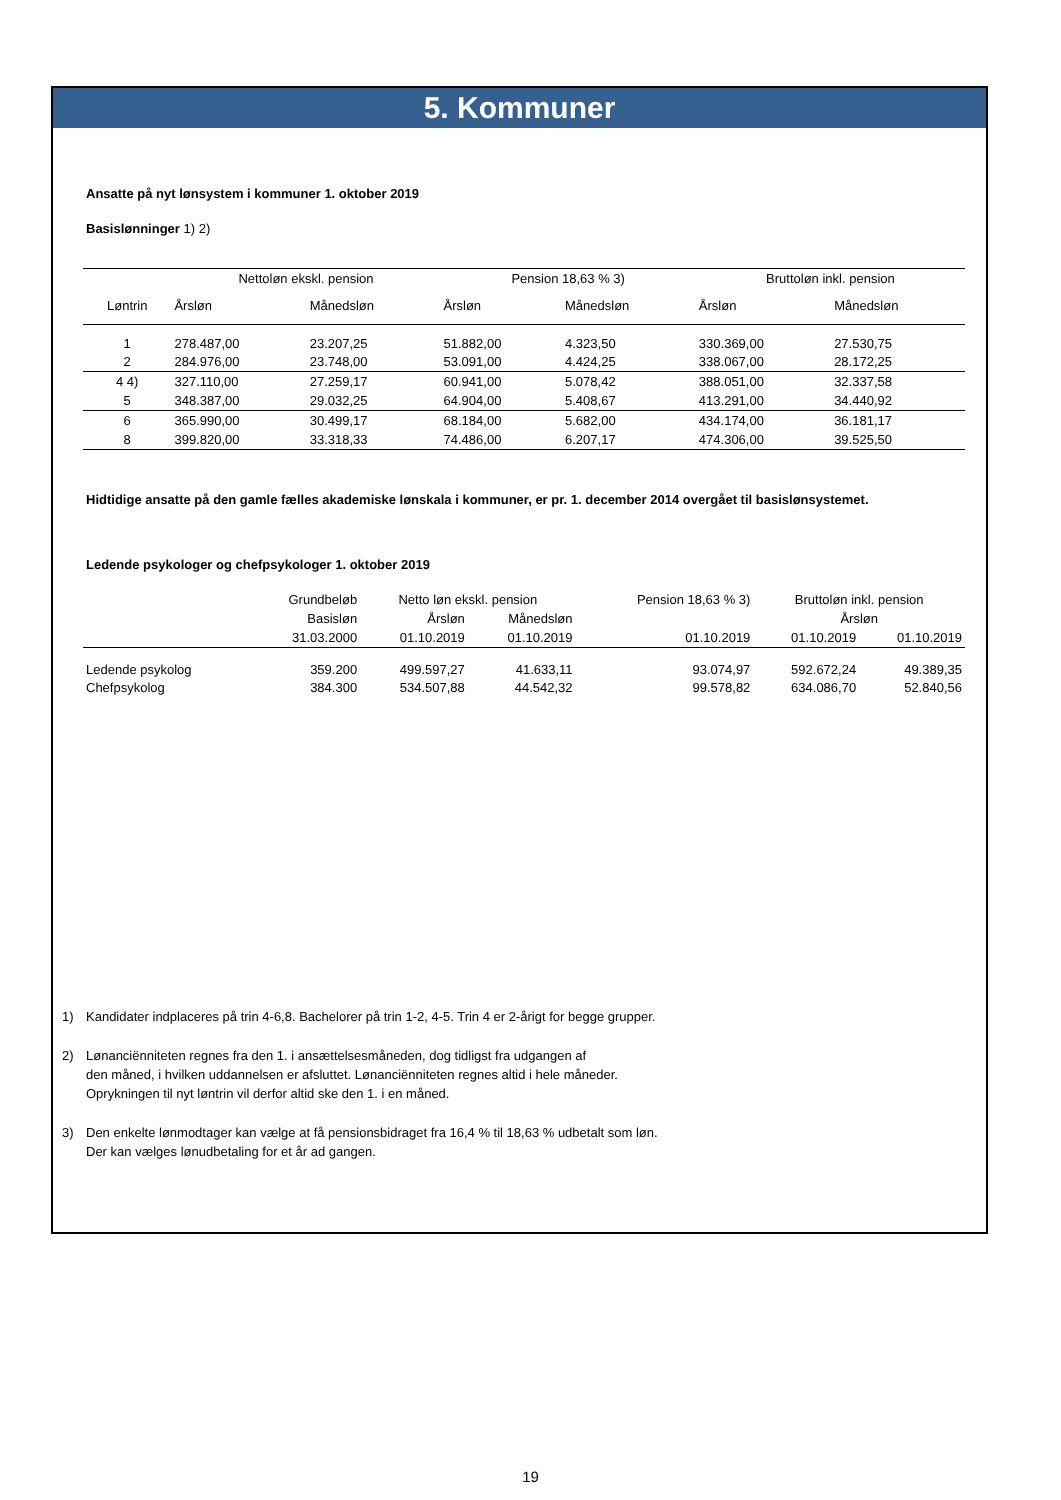5. Kommuner
Ansatte på nyt lønsystem i kommuner 1. oktober 2019
Basislønninger 1) 2)
| | Nettoløn ekskl. pension | | Pension 18,63 % 3) | | Bruttoløn inkl. pension | |
| --- | --- | --- | --- | --- | --- | --- |
| Løntrin | Årsløn | Månedsløn | Årsløn | Månedsløn | Årsløn | Månedsløn |
| 1 | 278.487,00 | 23.207,25 | 51.882,00 | 4.323,50 | 330.369,00 | 27.530,75 |
| 2 | 284.976,00 | 23.748,00 | 53.091,00 | 4.424,25 | 338.067,00 | 28.172,25 |
| 4 4) | 327.110,00 | 27.259,17 | 60.941,00 | 5.078,42 | 388.051,00 | 32.337,58 |
| 5 | 348.387,00 | 29.032,25 | 64.904,00 | 5.408,67 | 413.291,00 | 34.440,92 |
| 6 | 365.990,00 | 30.499,17 | 68.184,00 | 5.682,00 | 434.174,00 | 36.181,17 |
| 8 | 399.820,00 | 33.318,33 | 74.486,00 | 6.207,17 | 474.306,00 | 39.525,50 |
Hidtidige ansatte på den gamle fælles akademiske lønskala i kommuner, er pr. 1. december 2014 overgået til basislønsystemet.
Ledende psykologer og chefpsykologer 1. oktober 2019
| | Grundbeløb | Netto løn ekskl. pension | | Pension 18,63 % 3) | Bruttoløn inkl. pension | |
| --- | --- | --- | --- | --- | --- | --- |
| | Basisløn | Årsløn | Månedsløn | | Årsløn | |
| | 31.03.2000 | 01.10.2019 | 01.10.2019 | 01.10.2019 | 01.10.2019 | 01.10.2019 |
| Ledende psykolog | 359.200 | 499.597,27 | 41.633,11 | 93.074,97 | 592.672,24 | 49.389,35 |
| Chefpsykolog | 384.300 | 534.507,88 | 44.542,32 | 99.578,82 | 634.086,70 | 52.840,56 |
1) Kandidater indplaceres på trin 4-6,8. Bachelorer på trin 1-2, 4-5. Trin 4 er 2-årigt for begge grupper.
2) Lønanciënniteten regnes fra den 1. i ansættelsesmåneden, dog tidligst fra udgangen af
den måned, i hvilken uddannelsen er afsluttet. Lønanciënniteten regnes altid i hele måneder.
Oprykningen til nyt løntrin vil derfor altid ske den 1. i en måned.
3) Den enkelte lønmodtager kan vælge at få pensionsbidraget fra 16,4 % til 18,63 % udbetalt som løn.
Der kan vælges lønudbetaling for et år ad gangen.
19